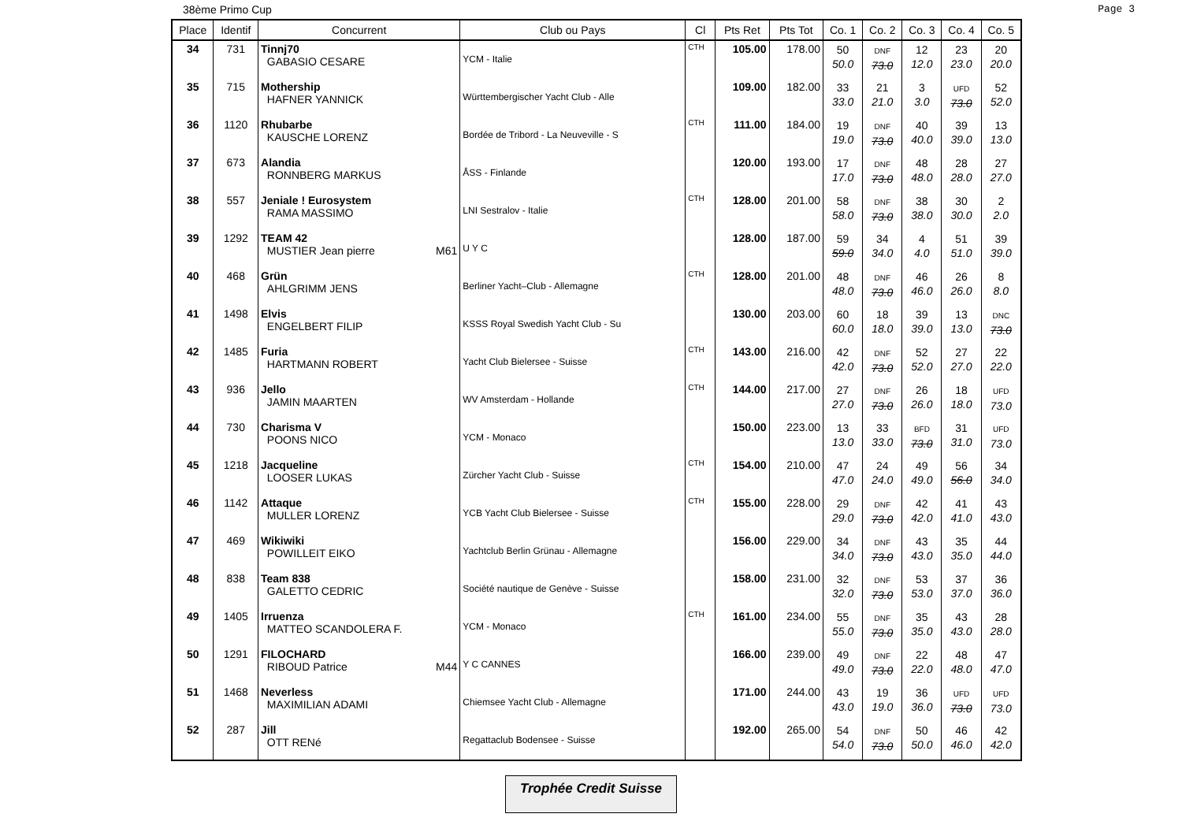38ème Primo Cup Page 3
| Place | Identif | Concurrent | Club ou Pays | Cl | Pts Ret | Pts Tot | Co. 1 | Co. 2 | Co. 3 | Co. 4 | Co. 5 |
| --- | --- | --- | --- | --- | --- | --- | --- | --- | --- | --- | --- |
| 34 | 731 | Tinnj70 GABASIO CESARE | YCM - Italie | CTH | 105.00 | 178.00 | 50 50.0 | DNF 73.0 | 12 12.0 | 23 23.0 | 20 20.0 |
| 35 | 715 | Mothership HAFNER YANNICK | Württembergischer Yacht Club - Alle | | 109.00 | 182.00 | 33 33.0 | 21 21.0 | 3 3.0 | UFD 73.0 | 52 52.0 |
| 36 | 1120 | Rhubarbe KAUSCHE LORENZ | Bordée de Tribord - La Neuveville - S | CTH | 111.00 | 184.00 | 19 19.0 | DNF 73.0 | 40 40.0 | 39 39.0 | 13 13.0 |
| 37 | 673 | Alandia RONNBERG MARKUS | ÅSS - Finlande | | 120.00 | 193.00 | 17 17.0 | DNF 73.0 | 48 48.0 | 28 28.0 | 27 27.0 |
| 38 | 557 | Jeniale ! Eurosystem RAMA MASSIMO | LNI Sestralov - Italie | CTH | 128.00 | 201.00 | 58 58.0 | DNF 73.0 | 38 38.0 | 30 30.0 | 2 2.0 |
| 39 | 1292 | TEAM 42 MUSTIER Jean pierre M61 | U Y C | | 128.00 | 187.00 | 59 59.0 | 34 34.0 | 4 4.0 | 51 51.0 | 39 39.0 |
| 40 | 468 | Grün AHLGRIMM JENS | Berliner Yacht–Club - Allemagne | CTH | 128.00 | 201.00 | 48 48.0 | DNF 73.0 | 46 46.0 | 26 26.0 | 8 8.0 |
| 41 | 1498 | Elvis ENGELBERT FILIP | KSSS Royal Swedish Yacht Club - Su | | 130.00 | 203.00 | 60 60.0 | 18 18.0 | 39 39.0 | 13 13.0 | DNC 73.0 |
| 42 | 1485 | Furia HARTMANN ROBERT | Yacht Club Bielersee - Suisse | CTH | 143.00 | 216.00 | 42 42.0 | DNF 73.0 | 52 52.0 | 27 27.0 | 22 22.0 |
| 43 | 936 | Jello JAMIN MAARTEN | WV Amsterdam - Hollande | CTH | 144.00 | 217.00 | 27 27.0 | DNF 73.0 | 26 26.0 | 18 18.0 | UFD 73.0 |
| 44 | 730 | Charisma V POONS NICO | YCM - Monaco | | 150.00 | 223.00 | 13 13.0 | 33 33.0 | BFD 73.0 | 31 31.0 | UFD 73.0 |
| 45 | 1218 | Jacqueline LOOSER LUKAS | Zürcher Yacht Club - Suisse | CTH | 154.00 | 210.00 | 47 47.0 | 24 24.0 | 49 49.0 | 56 56.0 | 34 34.0 |
| 46 | 1142 | Attaque MULLER LORENZ | YCB Yacht Club Bielersee - Suisse | CTH | 155.00 | 228.00 | 29 29.0 | DNF 73.0 | 42 42.0 | 41 41.0 | 43 43.0 |
| 47 | 469 | Wikiwiki POWILLEIT EIKO | Yachtclub Berlin Grünau - Allemagne | | 156.00 | 229.00 | 34 34.0 | DNF 73.0 | 43 43.0 | 35 35.0 | 44 44.0 |
| 48 | 838 | Team 838 GALETTO CEDRIC | Société nautique de Genève - Suisse | | 158.00 | 231.00 | 32 32.0 | DNF 73.0 | 53 53.0 | 37 37.0 | 36 36.0 |
| 49 | 1405 | Irruenza MATTEO SCANDOLERA F. | YCM - Monaco | CTH | 161.00 | 234.00 | 55 55.0 | DNF 73.0 | 35 35.0 | 43 43.0 | 28 28.0 |
| 50 | 1291 | FILOCHARD RIBOUD Patrice M44 | Y C CANNES | | 166.00 | 239.00 | 49 49.0 | DNF 73.0 | 22 22.0 | 48 48.0 | 47 47.0 |
| 51 | 1468 | Neverless MAXIMILIAN ADAMI | Chiemsee Yacht Club - Allemagne | | 171.00 | 244.00 | 43 43.0 | 19 19.0 | 36 36.0 | UFD 73.0 | UFD 73.0 |
| 52 | 287 | Jill OTT RENé | Regattaclub Bodensee - Suisse | | 192.00 | 265.00 | 54 54.0 | DNF 73.0 | 50 50.0 | 46 46.0 | 42 42.0 |
Trophée Credit Suisse